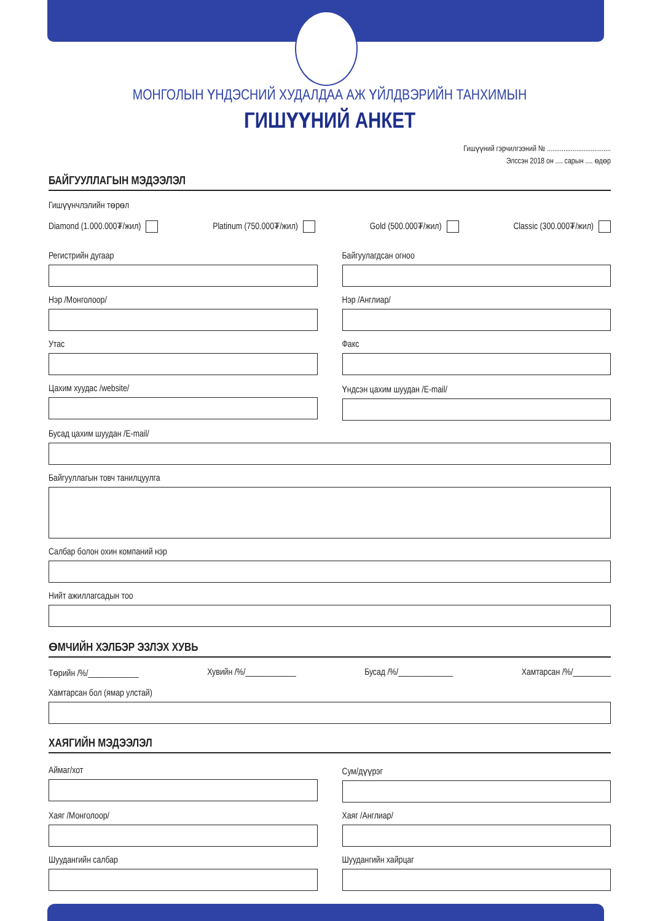МОНГОЛЫН ҮНДЭСНИЙ ХУДАЛДАА АЖ ҮЙЛДВЭРИЙН ТАНХИМЫН
ГИШҮҮНИЙ АНКЕТ
Гишүүний гэрчилгээний № ...................................
Элссэн 2018 он .... сарын .... өдөр
БАЙГУУЛЛАГЫН МЭДЭЭЛЭЛ
Гишүүнчлэлийн төрөл
Diamond (1.000.000₮/жил) Platinum (750.000₮/жил) Gold (500.000₮/жил) Classic (300.000₮/жил)
Регистрийн дугаар Байгуулагдсан огноо
Нэр /Монголоор/ Нэр /Англиар/
Утас Факс
Цахим хуудас /website/ Үндсэн цахим шуудан /E-mail/
Бусад цахим шуудан /E-mail/
Байгууллагын товч танилцуулга
Салбар болон охин компаний нэр
Нийт ажиллагсадын тоо
ӨМЧИЙН ХЭЛБЭР ЭЗЛЭХ ХУВЬ
Төрийн /%/____________ Хувийн /%/____________ Бусад /%/_____________ Хамтарсан /%/_________
Хамтарсан бол (ямар улстай)
ХАЯГИЙН МЭДЭЭЛЭЛ
Аймаг/хот Сум/дүүрэг
Хаяг /Монголоор/ Хаяг /Англиар/
Шуудангийн салбар Шуудангийн хайрцаг